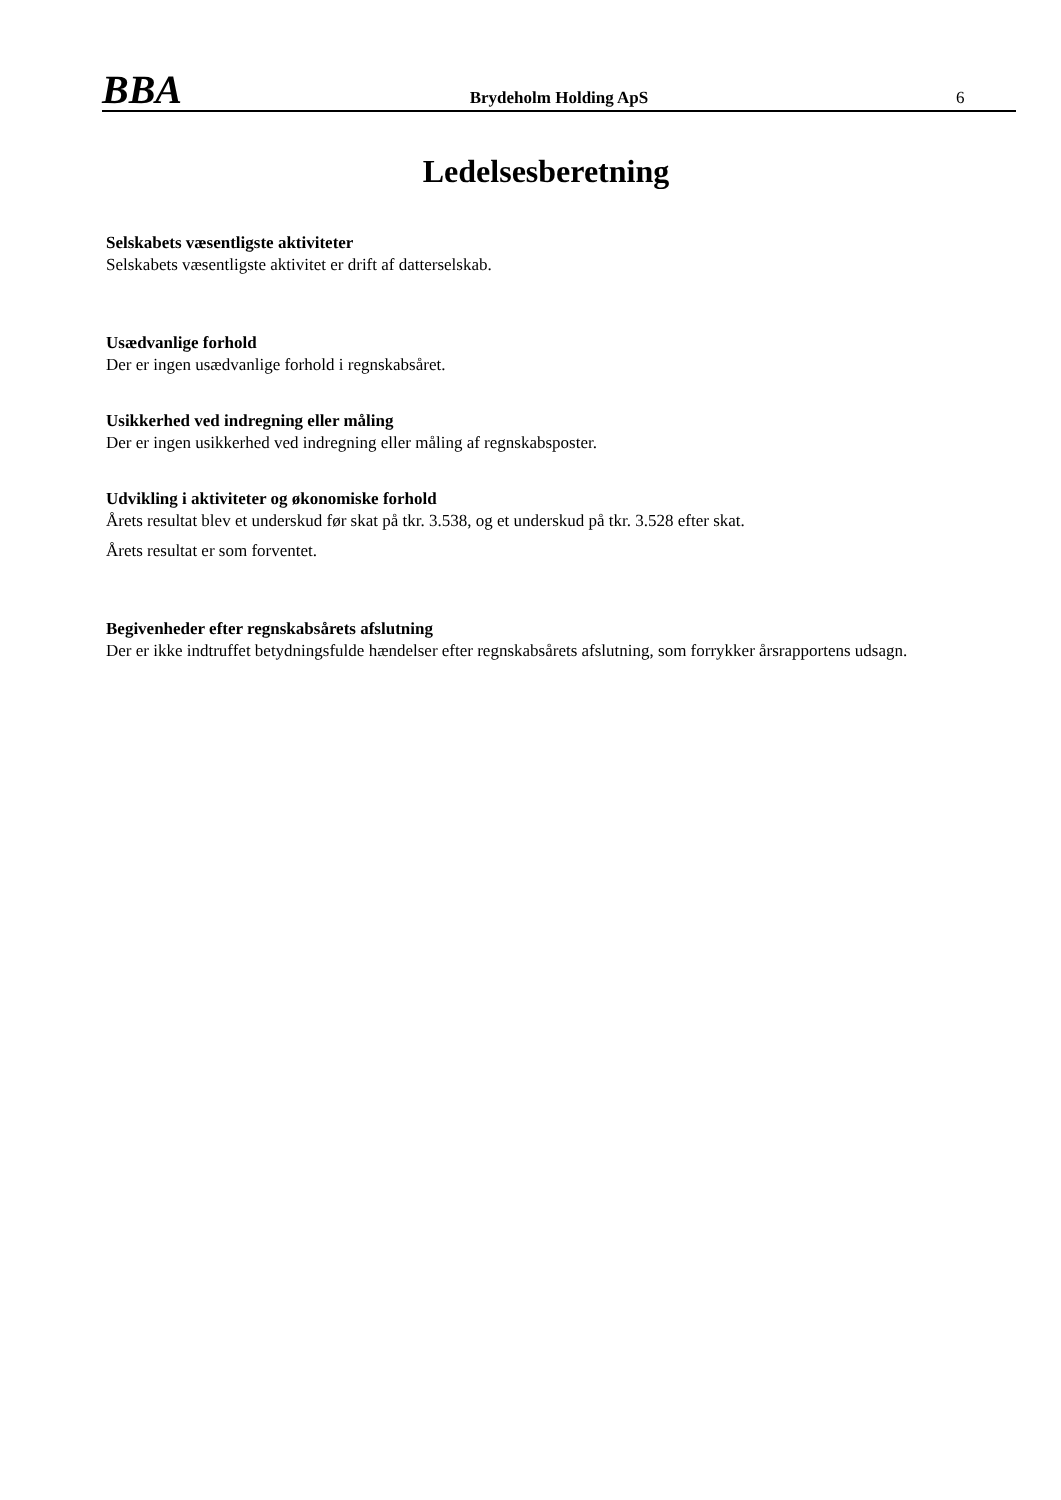BBA
Brydeholm Holding ApS
6
Ledelsesberetning
Selskabets væsentligste aktiviteter
Selskabets væsentligste aktivitet er drift af datterselskab.
Usædvanlige forhold
Der er ingen usædvanlige forhold i regnskabsåret.
Usikkerhed ved indregning eller måling
Der er ingen usikkerhed ved indregning eller måling af regnskabsposter.
Udvikling i aktiviteter og økonomiske forhold
Årets resultat blev et underskud før skat på tkr. 3.538, og et underskud på tkr. 3.528 efter skat.
Årets resultat er som forventet.
Begivenheder efter regnskabsårets afslutning
Der er ikke indtruffet betydningsfulde hændelser efter regnskabsårets afslutning, som forrykker årsrapportens udsagn.